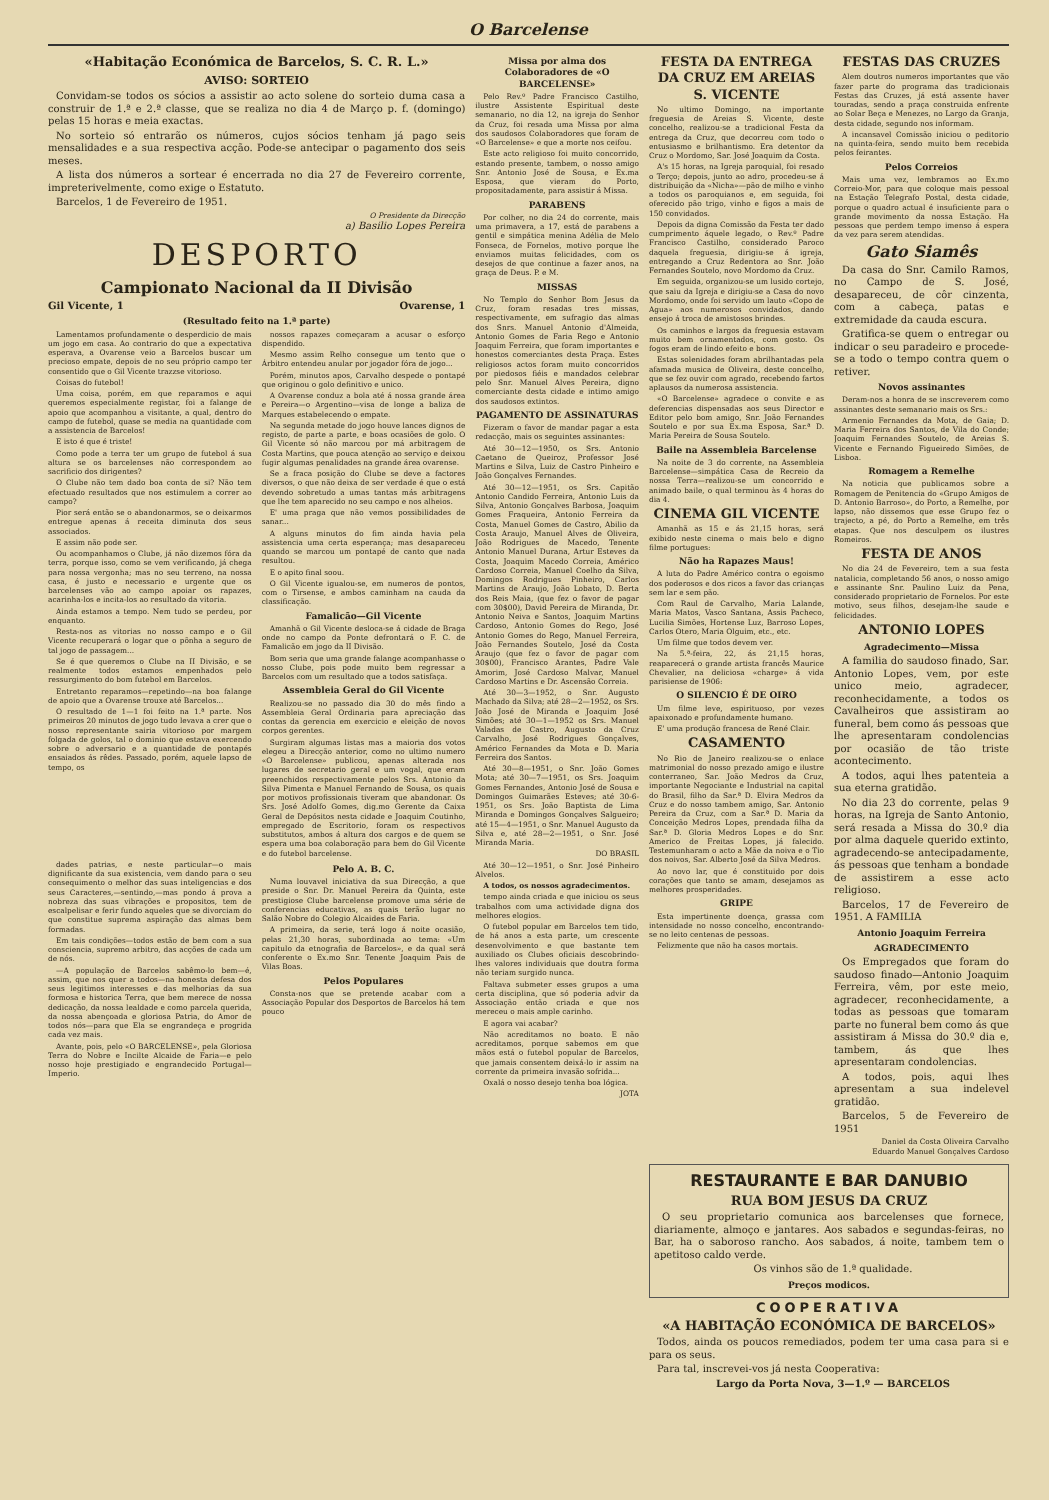O Barcelense
«Habitação Económica de Barcelos, S. C. R. L.»
AVISO: SORTEIO
Convidam-se todos os sócios a assistir ao acto solene do sorteio duma casa a construir de 1.ª e 2.ª classe, que se realiza no dia 4 de Março p. f. (domingo) pelas 15 horas e meia exactas.
No sorteio só entrarão os números, cujos sócios tenham já pago seis mensalidades e a sua respectiva acção. Pode-se antecipar o pagamento dos seis meses.
A lista dos números a sortear é encerrada no dia 27 de Fevereiro corrente, impreterivelmente, como exige o Estatuto.
Barcelos, 1 de Fevereiro de 1951.
O Presidente da Direcção
a) Basilio Lopes Pereira
DESPORTO
Campionato Nacional da II Divisão
Gil Vicente, 1 Ovarense, 1
(Resultado feito na 1.ª parte)
Lamentamos profundamente o desperdicio de mais um jogo em casa. Ao contrario do que a expectativa esperava, a Ovarense veio a Barcelos buscar um precioso empate, depois de no seu próprio campo ter consentido que o Gil Vicente trazzse vitorioso.
Coisas do futebol!
Uma coisa, porém, em que reparamos e aqui queremos especialmente registar, foi a falange de apoio que acompanhou a visitante, a qual, dentro do campo de futebol, quase se media na quantidade com a assistencia de Barcelos!
E isto é que é triste!
Como pode a terra ter um grupo de futebol á sua altura se os barcelenses não correspondem ao sacrificio dos dirigentes?
O Clube não tem dado boa conta de si? Não tem efectuado resultados que nos estimulem a correr ao campo?
Pior será então se o abandonarmos, se o deixarmos entregue apenas á receita diminuta dos seus associados.
E assim não pode ser.
Ou acompanhamos o Clube, já não dizemos fóra da terra, porque isso, como se vem verificando, já chega para nossa vergonha; mas no seu terreno, na nossa casa, é justo e necessario e urgente que os barcelenses vão ao campo apoiar os rapazes, acarinha-los e incita-los ao resultado da vitoria.
Ainda estamos a tempo. Nem tudo se perdeu, por enquanto.
Resta-nos as vitorias no nosso campo e o Gil Vicente recuperará o logar que o põnha a seguro de tal jogo de passagem...
Se é que queremos o Clube na II Divisão, e se realmente todos estamos empenhados pelo ressurgimento do bom futebol em Barcelos.
Entretanto reparamos—repetindo—na boa falange de apoio que a Ovarense trouxe até Barcelos...
O resultado de 1—1 foi feito na 1.ª parte. Nos primeiros 20 minutos de jogo tudo levava a crer que o nosso representante sairia vitorioso por margem folgada de golos, tal o dominio que estava exercendo sobre o adversario e a quantidade de pontapés ensaiados ás rêdes. Passado, porém, aquele lapso de tempo, os
nossos rapazes começaram a acusar o esforço dispendido.
Mesmo assim Relho consegue um tento que o Árbitro entendeu anular por jogador fóra de jogo...
Porém, minutos apos, Carvalho despede o pontapé que originou o golo definitivo e unico.
A Ovarense conduz a bola até á nossa grande área e Pereira—o Argentino—visa de longe a baliza de Marques estabelecendo o empate.
Na segunda metade do jogo houve lances dignos de registo, de parte a parte, e boas ocasiões de golo. O Gil Vicente só não marcou por má arbitragem de Costa Martins, que pouca atenção ao serviço e deixou fugir algumas penalidades na grande área ovarense.
Se a fraca posição do Clube se deve a factores diversos, o que não deixa de ser verdade é que o está devendo sobretudo a umas tantas más arbitragens que lhe tem aparecido no seu campo e nos alheios.
E' uma praga que não vemos possibilidades de sanar...
A alguns minutos do fim ainda havia pela assistencia uma certa esperança; mas desapareceu quando se marcou um pontapé de canto que nada resultou.
E o apito final soou.
O Gil Vicente igualou-se, em numeros de pontos, com o Tirsense, e ambos caminham na cauda da classificação.
Famalicão—Gil Vicente
Amanhã o Gil Vicente desloca-se á cidade de Braga onde no campo da Ponte defrontará o F. C. de Famalicão em jogo da II Divisão.
Bom seria que uma grande falange acompanhasse o nosso Clube, pois pode muito bem regressar a Barcelos com um resultado que a todos satisfaça.
Assembleia Geral do Gil Vicente
Realizou-se no passado dia 30 do mês findo a Assembleia Geral Ordinaria para apreciação das contas da gerencia em exercicio e eleição de novos corpos gerentes.
Surgiram algumas listas mas a maioria dos votos elegeu a Direcção anterior, como no ultimo numero «O Barcelense» publicou, apenas alterada nos lugares de secretario geral e um vogal, que eram preenchidos respectivamente pelos Srs. Antonio da Silva Pimenta e Manuel Fernando de Sousa, os quais por motivos profissionais tiveram que abandonar. Os Srs. José Adolfo Gomes, dig.mo Gerente da Caixa Geral de Depósitos nesta cidade e Joaquim Coutinho, empregado de Escritorio, foram os respectivos substitutos, ambos á altura dos cargos e de quem se espera uma boa colaboração para bem do Gil Vicente e do futebol barcelense.
dades patrias, e neste particular—o mais dignificante da sua existencia, vem dando para o seu consequimento o melhor das suas inteligencias e dos seus Caracteres,—sentindo,—mas pondo á prova a nobreza das suas vibrações e propositos, tem de escalpelisar e ferir fundo aqueles que se divorciam do que constitue suprema aspiração das almas bem formadas.
Em tais condições—todos estão de bem com a sua consciencia, supremo arbitro, das acções de cada um de nós.
—A população de Barcelos sabêmo-lo bem—é, assim, que nos quer a todos—na honesta defesa dos seus legitimos interesses e das melhorias da sua formosa e historica Terra, que bem merece de nossa dedicação, da nossa lealdade e como parcela querida, da nossa abençoada e gloriosa Patria, do Amor de todos nós—para que Ela se engrandeça e progrida cada vez mais.
Avante, pois, pelo «O BARCELENSE», pela Gloriosa Terra do Nobre e Incilte Alcaide de Faria—e pelo nosso hoje prestigiado e engrandecido Portugal—Imperio.
Pelo A. B. C.
Numa louvavel iniciativa da sua Direcção, a que preside o Snr. Dr. Manuel Pereira da Quinta, este prestigiose Clube barcelense promove uma série de conferencias educativas, as quais terão lugar no Salão Nobre do Colegio Alcaides de Faria.
A primeira, da serie, terá logo á noite ocasião, pelas 21,30 horas, subordinada ao tema: «Um capitulo da etnografia de Barcelos», e da qual será conferente o Ex.mo Snr. Tenente Joaquim Pais de Vilas Boas.
Pelos Populares
Consta-nos que se pretende acabar com a Associação Popular dos Desportos de Barcelos há tem pouco
Missa por alma dos Colaboradores de «O BARCELENSE»
Pelo Rev.º Padre Francisco Castilho, ilustre Assistente Espiritual deste semanario, no dia 12, na igreja do Senhor da Cruz, foi resada uma Missa por alma dos saudosos Colaboradores que foram de «O Barcelense» e que a morte nos ceifou.
Este acto religioso foi muito concorrido, estando presente, tambem, o nosso amigo Snr. Antonio José de Sousa, e Ex.ma Esposa, que vieram do Porto, propositadamente, para assistir á Missa.
PARABENS
Por colher, no dia 24 do corrente, mais uma primavera, a 17, está de parabens a gentil e simpática menina Adélia de Melo Fonseca, de Fornelos, motivo porque lhe enviamos muitas felicidades, com os desejos de que continue a fazer anos, na graça de Deus. P. e M.
MISSAS
No Templo do Senhor Bom Jesus da Cruz, foram resadas tres missas, respectivamente, em sufragio das almas dos Snrs. Manuel Antonio d'Almeida, Antonio Gomes de Faria Rego e Antonio Joaquim Ferreira, que foram importantes e honestos comerciantes desta Praça. Estes religiosos actos foram muito concorridos por piedosos fiéis e mandados celebrar pelo Snr. Manuel Alves Pereira, digno comerciante desta cidade e intimo amigo dos saudosos extintos.
PAGAMENTO DE ASSINATURAS
Fizeram o favor de mandar pagar a esta redacção, mais os seguintes assinantes:
Até 30—12—1950, os Srs. Antonio Caetano de Queiroz, Professor José Martins e Silva, Luiz de Castro Pinheiro e João Gonçalves Fernandes.
Até 30—12—1951, os Srs. Capitão Antonio Candido Ferreira, Antonio Luis da Silva, Antonio Gonçalves Barbosa, Joaquim Gomes Fraqueira, Antonio Ferreira da Costa, Manuel Gomes de Castro, Abilio da Costa Araujo, Manuel Alves de Oliveira, João Rodrigues de Macedo, Tenente Antonio Manuel Durana, Artur Esteves da Costa, Joaquim Macedo Correia, Américo Cardoso Correia, Manuel Coelho da Silva, Domingos Rodrigues Pinheiro, Carlos Martins de Araujo, João Lobato, D. Berta dos Reis Maia, (que fez o favor de pagar com 30$00), David Pereira de Miranda, Dr. Antonio Neiva e Santos, Joaquim Martins Cardoso, Antonio Gomes do Rego, José Antonio Gomes do Rego, Manuel Ferreira, João Fernandes Soutelo, José da Costa Araujo (que fez o favor de pagar com 30$00), Francisco Arantes, Padre Vale Amorim, José Cardoso Malvar, Manuel Cardoso Martins e Dr. Ascensão Correia.
Até 30—3—1952, o Snr. Augusto Machado da Silva; até 28—2—1952, os Srs. João José de Miranda e Joaquim José Simões; até 30—1—1952 os Srs. Manuel Valadas de Castro, Augusto da Cruz Carvalho, José Rodrigues Gonçalves, Américo Fernandes da Mota e D. Maria Ferreira dos Santos.
Até 30—8—1951, o Snr. João Gomes Mota; até 30—7—1951, os Srs. Joaquim Gomes Fernandes, Antonio José de Sousa e Domingos Guimarães Esteves; até 30-6-1951, os Srs. João Baptista de Lima Miranda e Domingos Gonçalves Salgueiro; até 15—4—1951, o Snr. Manuel Augusto da Silva e, até 28—2—1951, o Snr. José Miranda Maria.
DO BRASIL
Até 30—12—1951, o Snr. José Pinheiro Alvelos.
A todos, os nossos agradecimentos.
tempo ainda criada e que iniciou os seus trabalhos com uma actividade digna dos melhores elogios.
O futebol popular em Barcelos tem tido, de há anos a esta parte, um crescente desenvolvimento e que bastante tem auxiliado os Clubes oficiais descobrindo-lhes valores individuais que doutra forma não teriam surgido nunca.
Faltava submeter esses grupos a uma certa disciplina, que só poderia advir da Associação então criada e que nos mereceu o mais ample carinho.
E agora vai acabar?
Não acreditamos no boato. E não acreditamos, porque sabemos em que mãos está o futebol popular de Barcelos, que jamais consentem deixá-lo ir assim na corrente da primeira invasão sofrida...
Oxalá o nosso desejo tenha boa lógica.
JOTA
FESTA DA ENTREGA DA CRUZ EM AREIAS S. VICENTE
No ultimo Domingo, na importante freguesia de Areias S. Vicente, deste concelho, realizou-se a tradicional Festa da entrega da Cruz, que decorreu com todo o entusiasmo e brilhantismo. Era detentor da Cruz o Mordomo, Sar. José Joaquim da Costa.
A's 15 horas, na Igreja paroquial, foi resado o Terço; depois, junto ao adro, procedeu-se á distribuição da «Nicha»—pão de milho e vinho a todos os paroquianos e, em seguida, foi oferecido pão trigo, vinho e figos a mais de 150 convidados.
Depois da digna Comissão da Festa ter dado cumprimento áquele legado, o Rev.º Padre Francisco Castilho, considerado Paroco daquela freguesia, dirigiu-se á igreja, entregando a Cruz Redentora ao Snr. João Fernandes Soutelo, novo Mordomo da Cruz.
Em seguida, organizou-se um lusido cortejo, que saiu da Igreja e dirigiu-se a Casa do novo Mordomo, onde foi servido um lauto «Copo de Agua» aos numerosos convidados, dando ensejo á troca de amistosos brindes.
Os caminhos e largos da freguesia estavam muito bem ornamentados, com gosto. Os fogos eram de lindo efeito e bons.
Estas solenidades foram abrilhantadas pela afamada musica de Oliveira, deste concelho, que se fez ouvir com agrado, recebendo fartos aplausos da numerosa assistencia.
«O Barcelense» agradece o convite e as deferencias dispensadas aos seus Director e Editor pelo bom amigo, Snr. João Fernandes Soutelo e por sua Ex.ma Esposa, Sar.ª D. Maria Pereira de Sousa Soutelo.
Baile na Assembleia Barcelense
Na noite de 3 do corrente, na Assembleia Barcelense—simpática Casa de Recreio da nossa Terra—realizou-se um concorrido e animado baile, o qual terminou às 4 horas do dia 4.
CINEMA GIL VICENTE
Amanhã as 15 e ás 21,15 horas, será exibido neste cinema o mais belo e digno filme portugues:
Não ha Rapazes Maus!
A luta do Padre Américo contra o egoismo dos poderosos e dos ricos a favor das crianças sem lar e sem pão.
Com Raul de Carvalho, Maria Lalande, Maria Matos, Vasco Santana, Assis Pacheco, Lucilia Simões, Hortense Luz, Barroso Lopes, Carlos Otero, Maria Olguim, etc., etc.
Um filme que todos devem ver.
Na 5.ª-feira, 22, ás 21,15 horas, reaparecerá o grande artista francês Maurice Chevalier, na deliciosa «charge» á vida parisiense de 1906:
O SILENCIO É DE OIRO
Um filme leve, espirituoso, por vezes apaixonado e profundamente humano.
E' uma produção francesa de René Clair.
CASAMENTO
No Rio de Janeiro realizou-se o enlace matrimonial do nosso prezado amigo e ilustre conterraneo, Sar. João Medros da Cruz, importante Negociante e Industrial na capital do Brasil, filho da Sar.ª D. Elvira Medros da Cruz e do nosso tambem amigo, Sar. Antonio Pereira da Cruz, com a Sar.ª D. Maria da Conceição Medros Lopes, prendada filha da Sar.ª D. Gloria Medros Lopes e do Snr. Americo de Freitas Lopes, já falecido. Testemunharam o acto a Mãe da noiva e o Tio dos noivos, Sar. Alberto José da Silva Medros.
Ao novo lar, que é constituido por dois corações que tanto se amam, desejamos as melhores prosperidades.
GRIPE
Esta impertinente doença, grassa com intensidade no nosso concelho, encontrando-se no leito centenas de pessoas.
Felizmente que não ha casos mortais.
FESTAS DAS CRUZES
Alem doutros numeros importantes que vão fazer parte do programa das tradicionais Festas das Cruzes, já está assente haver touradas, sendo a praça construida enfrente ao Solar Beça e Menezes, no Largo da Granja, desta cidade, segundo nos informam.
A incansavel Comissão iniciou o peditorio na quinta-feira, sendo muito bem recebida pelos feirantes.
Pelos Correios
Mais uma vez, lembramos ao Ex.mo Correio-Mor, para que coloque mais pessoal na Estação Telegrafo Postal, desta cidade, porque o quadro actual é insuficiente para o grande movimento da nossa Estação. Ha pessoas que perdem tempo imenso á espera da vez para serem atendidas.
Gato Siamês
Da casa do Snr. Camilo Ramos, no Campo de S. José, desapareceu, de côr cinzenta, com a cabeça, patas e extremidade da cauda escura.
Gratifica-se quem o entregar ou indicar o seu paradeiro e procede-se a todo o tempo contra quem o retiver.
Novos assinantes
Deram-nos a honra de se inscreverem como assinantes deste semanario mais os Srs.:
Armenio Fernandes da Mota, de Gaia; D. Maria Ferreira dos Santos, de Vila do Conde; Joaquim Fernandes Soutelo, de Areias S. Vicente e Fernando Figueiredo Simões, de Lisboa.
Romagem a Remelhe
Na noticia que publicamos sobre a Romagem de Penitencia do «Grupo Amigos de D. Antonio Barroso», do Porto, a Remelhe, por lapso, não dissemos que esse Grupo fez o trajecto, a pé, do Porto a Remelhe, em três etapas. Que nos desculpem os ilustres Romeiros.
FESTA DE ANOS
No dia 24 de Fevereiro, tem a sua festa natalicia, completando 56 anos, o nosso amigo e assinante Snr. Paulino Luiz da Pena, considerado proprietario de Fornelos. Por este motivo, seus filhos, desejam-lhe saude e felicidades.
ANTONIO LOPES
Agradecimento—Missa
A familia do saudoso finado, Sar. Antonio Lopes, vem, por este unico meio, agradecer, reconhecidamente, a todos os Cavalheiros que assistiram ao funeral, bem como ás pessoas que lhe apresentaram condolencias por ocasião de tão triste acontecimento.
A todos, aqui lhes patenteia a sua eterna gratidão.
No dia 23 do corrente, pelas 9 horas, na Igreja de Santo Antonio, será resada a Missa do 30.º dia por alma daquele querido extinto, agradecendo-se antecipadamente, ás pessoas que tenham a bondade de assistirem a esse acto religioso.
Barcelos, 17 de Fevereiro de 1951. A FAMILIA
Antonio Joaquim Ferreira
AGRADECIMENTO
Os Empregados que foram do saudoso finado—Antonio Joaquim Ferreira, vêm, por este meio, agradecer, reconhecidamente, a todas as pessoas que tomaram parte no funeral bem como ás que assistiram á Missa do 30.º dia e, tambem, ás que lhes apresentaram condolencias.
A todos, pois, aqui lhes apresentam a sua indelevel gratidão.
Barcelos, 5 de Fevereiro de 1951
Daniel da Costa Oliveira Carvalho
Eduardo Manuel Gonçalves Cardoso
RESTAURANTE E BAR DANUBIO
RUA BOM JESUS DA CRUZ
O seu proprietario comunica aos barcelenses que fornece, diariamente, almoço e jantares. Aos sabados e segundas-feiras, no Bar, ha o saboroso rancho. Aos sabados, á noite, tambem tem o apetitoso caldo verde.
Os vinhos são de 1.ª qualidade.
Preços modicos.
COOPERATIVA
«A HABITAÇÃO ECONÓMICA DE BARCELOS»
Todos, ainda os poucos remediados, podem ter uma casa para si e para os seus.
Para tal, inscrevei-vos já nesta Cooperativa:
Largo da Porta Nova, 3—1.º — BARCELOS